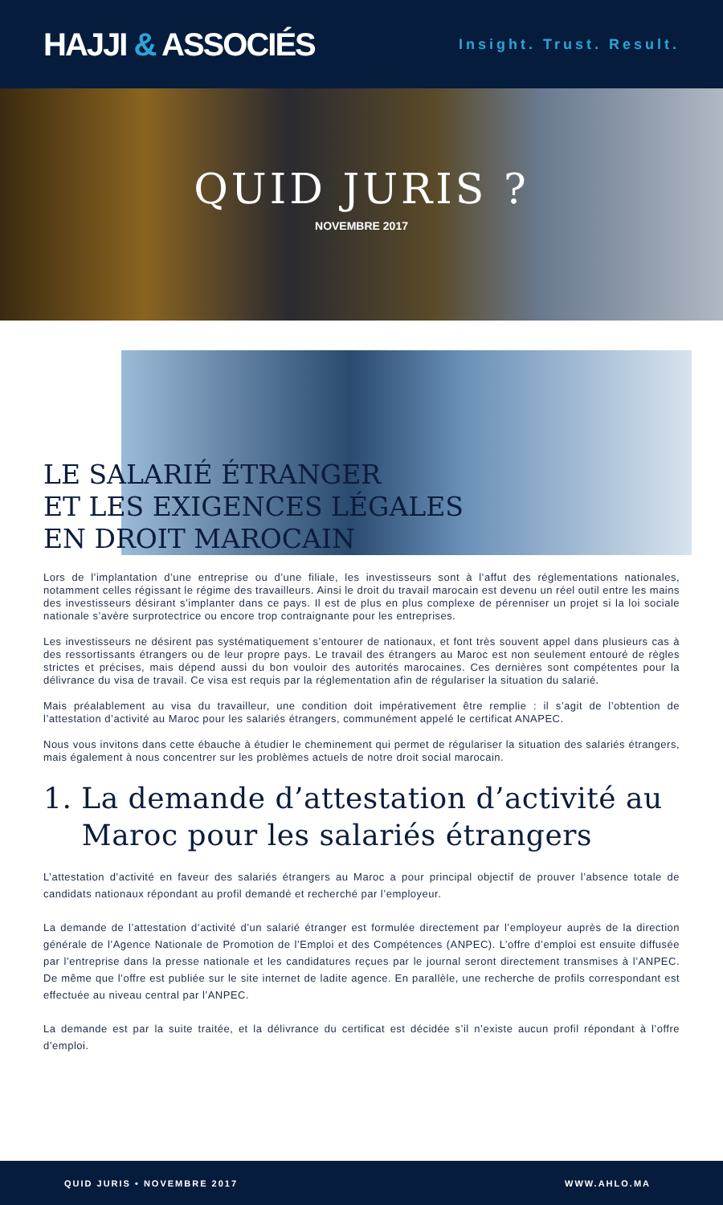HAJJI & ASSOCIÉS
Insight. Trust. Result.
QUID JURIS ?
NOVEMBRE 2017
LE SALARIÉ ÉTRANGER
ET LES EXIGENCES LÉGALES
EN DROIT MAROCAIN
Lors de l’implantation d’une entreprise ou d’une filiale, les investisseurs sont à l’affut des réglementations nationales, notamment celles régissant le régime des travailleurs. Ainsi le droit du travail marocain est devenu un réel outil entre les mains des investisseurs désirant s’implanter dans ce pays. Il est de plus en plus complexe de pérenniser un projet si la loi sociale nationale s’avère surprotectrice ou encore trop contraignante pour les entreprises.
Les investisseurs ne désirent pas systématiquement s’entourer de nationaux, et font très souvent appel dans plusieurs cas à des ressortissants étrangers ou de leur propre pays. Le travail des étrangers au Maroc est non seulement entouré de règles strictes et précises, mais dépend aussi du bon vouloir des autorités marocaines. Ces dernières sont compétentes pour la délivrance du visa de travail. Ce visa est requis par la réglementation afin de régulariser la situation du salarié.
Mais préalablement au visa du travailleur, une condition doit impérativement être remplie : il s’agit de l’obtention de l’attestation d’activité au Maroc pour les salariés étrangers, communément appelé le certificat ANAPEC.
Nous vous invitons dans cette ébauche à étudier le cheminement qui permet de régulariser la situation des salariés étrangers, mais également à nous concentrer sur les problèmes actuels de notre droit social marocain.
1. La demande d’attestation d’activité au
Maroc pour les salariés étrangers
L’attestation d’activité en faveur des salariés étrangers au Maroc a pour principal objectif de prouver l’absence totale de candidats nationaux répondant au profil demandé et recherché par l’employeur.
La demande de l’attestation d’activité d’un salarié étranger est formulée directement par l’employeur auprès de la direction générale de l’Agence Nationale de Promotion de l’Emploi et des Compétences (ANPEC). L’offre d’emploi est ensuite diffusée par l’entreprise dans la presse nationale et les candidatures reçues par le journal seront directement transmises à l’ANPEC. De même que l’offre est publiée sur le site internet de ladite agence. En parallèle, une recherche de profils correspondant est effectuée au niveau central par l’ANPEC.
La demande est par la suite traitée, et la délivrance du certificat est décidée s’il n’existe aucun profil répondant à l’offre d’emploi.
QUID JURIS • NOVEMBRE 2017 WWW.AHLO.MA